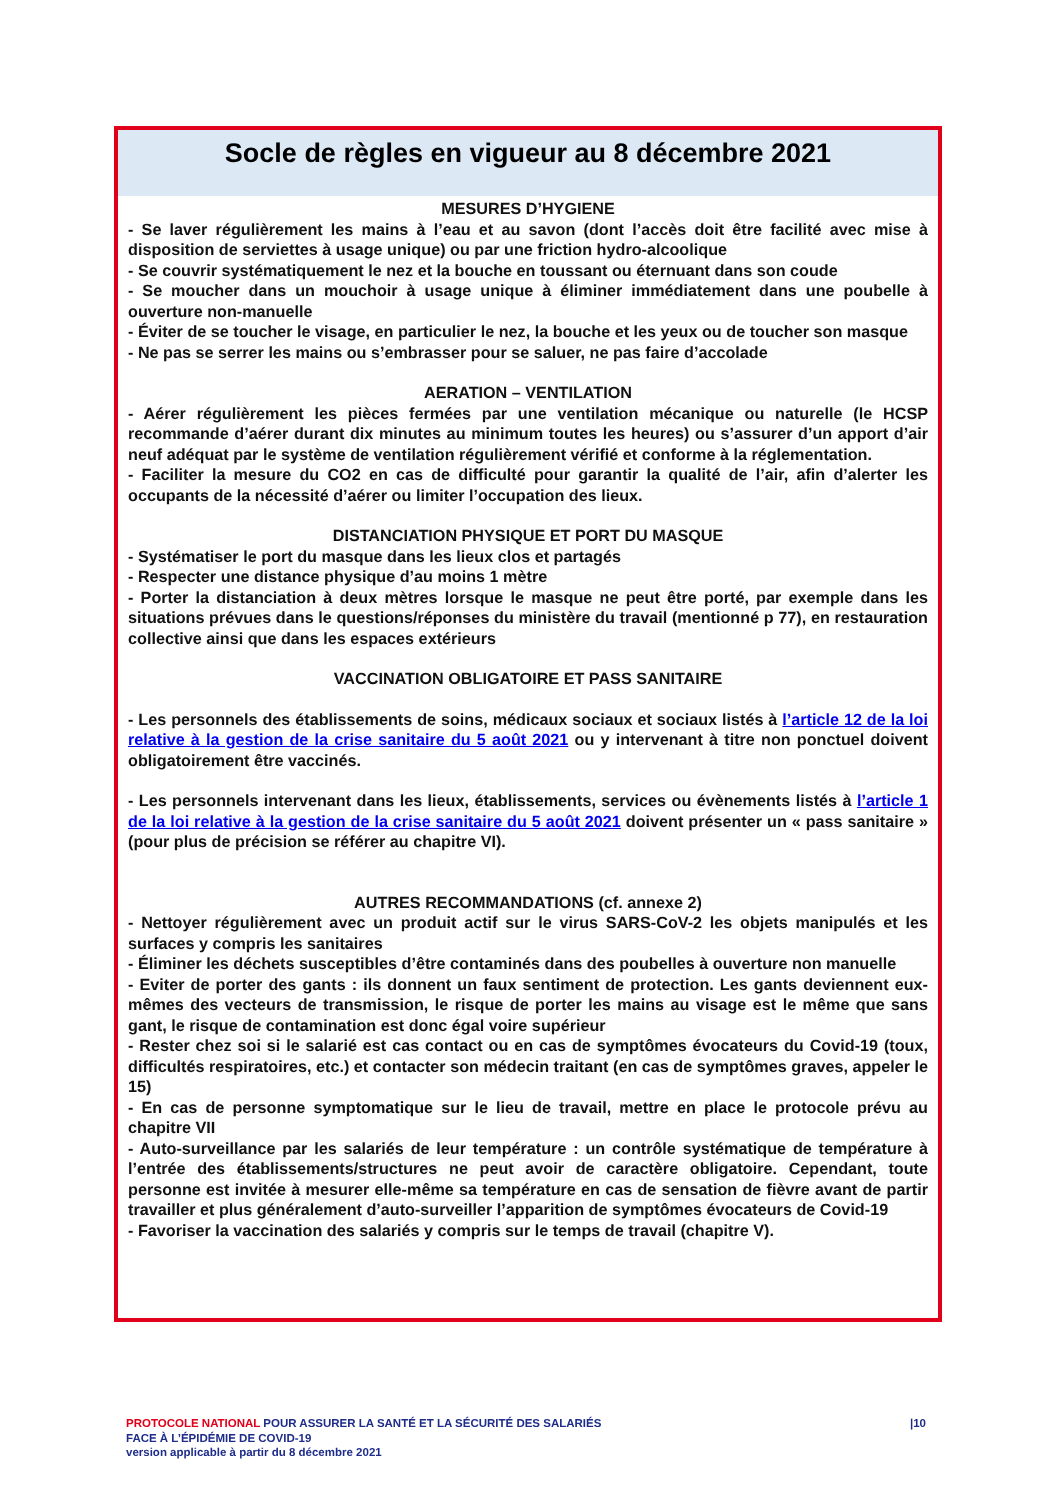Socle de règles en vigueur au 8 décembre 2021
MESURES D’HYGIENE
- Se laver régulièrement les mains à l’eau et au savon (dont l’accès doit être facilité avec mise à disposition de serviettes à usage unique) ou par une friction hydro-alcoolique
- Se couvrir systématiquement le nez et la bouche en toussant ou éternuant dans son coude
- Se moucher dans un mouchoir à usage unique à éliminer immédiatement dans une poubelle à ouverture non-manuelle
- Éviter de se toucher le visage, en particulier le nez, la bouche et les yeux ou de toucher son masque
- Ne pas se serrer les mains ou s’embrasser pour se saluer, ne pas faire d’accolade
AERATION – VENTILATION
- Aérer régulièrement les pièces fermées par une ventilation mécanique ou naturelle (le HCSP recommande d’aérer durant dix minutes au minimum toutes les heures) ou s’assurer d’un apport d’air neuf adéquat par le système de ventilation régulièrement vérifié et conforme à la réglementation.
- Faciliter la mesure du CO2 en cas de difficulté pour garantir la qualité de l’air, afin d’alerter les occupants de la nécessité d’aérer ou limiter l’occupation des lieux.
DISTANCIATION PHYSIQUE ET PORT DU MASQUE
- Systématiser le port du masque dans les lieux clos et partagés
- Respecter une distance physique d’au moins 1 mètre
- Porter la distanciation à deux mètres lorsque le masque ne peut être porté, par exemple dans les situations prévues dans le questions/réponses du ministère du travail (mentionné p 77), en restauration collective ainsi que dans les espaces extérieurs
VACCINATION OBLIGATOIRE ET PASS SANITAIRE
- Les personnels des établissements de soins, médicaux sociaux et sociaux listés à l’article 12 de la loi relative à la gestion de la crise sanitaire du 5 août 2021 ou y intervenant à titre non ponctuel doivent obligatoirement être vaccinés.
- Les personnels intervenant dans les lieux, établissements, services ou évènements listés à l’article 1 de la loi relative à la gestion de la crise sanitaire du 5 août 2021 doivent présenter un « pass sanitaire » (pour plus de précision se référer au chapitre VI).
AUTRES RECOMMANDATIONS (cf. annexe 2)
- Nettoyer régulièrement avec un produit actif sur le virus SARS-CoV-2 les objets manipulés et les surfaces y compris les sanitaires
- Éliminer les déchets susceptibles d’être contaminés dans des poubelles à ouverture non manuelle
- Eviter de porter des gants : ils donnent un faux sentiment de protection. Les gants deviennent eux-mêmes des vecteurs de transmission, le risque de porter les mains au visage est le même que sans gant, le risque de contamination est donc égal voire supérieur
- Rester chez soi si le salarié est cas contact ou en cas de symptômes évocateurs du Covid-19 (toux, difficultés respiratoires, etc.) et contacter son médecin traitant (en cas de symptômes graves, appeler le 15)
- En cas de personne symptomatique sur le lieu de travail, mettre en place le protocole prévu au chapitre VII
- Auto-surveillance par les salariés de leur température : un contrôle systématique de température à l’entrée des établissements/structures ne peut avoir de caractère obligatoire. Cependant, toute personne est invitée à mesurer elle-même sa température en cas de sensation de fièvre avant de partir travailler et plus généralement d’auto-surveiller l’apparition de symptômes évocateurs de Covid-19
- Favoriser la vaccination des salariés y compris sur le temps de travail (chapitre V).
PROTOCOLE NATIONAL POUR ASSURER LA SANTÉ ET LA SÉCURITÉ DES SALARIÉS
FACE À L’ÉPIDÉMIE DE COVID-19
version applicable à partir du 8 décembre 2021
|10